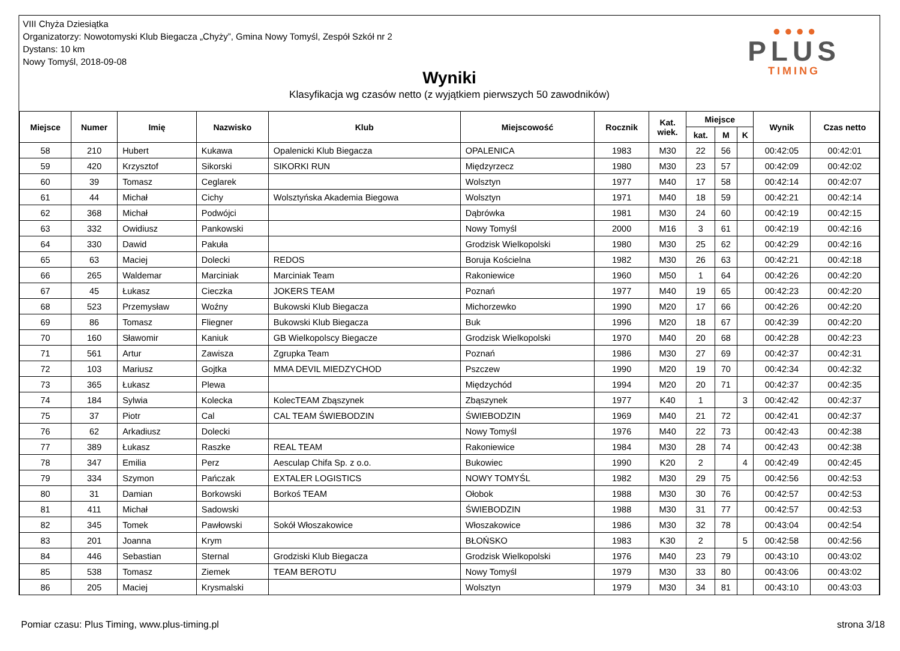VIII Chyża Dziesiątka
Organizatorzy: Nowotomyski Klub Biegacza „Chyży”, Gmina Nowy Tomyśl, Zespół Szkół nr 2
Dystans: 10 km
Nowy Tomyśl, 2018-09-08
Wyniki
Klasyfikacja wg czasów netto (z wyjątkiem pierwszych 50 zawodników)
● ● ● ●
PLUS
TIMING
| Miejsce | Numer | Imię | Nazwisko | Klub | Miejscowość | Rocznik | Kat. wiek. | Miejsce | | | Wynik | Czas netto |
| --- | --- | --- | --- | --- | --- | --- | --- | --- | --- | --- | --- | --- |
| | | | | | | | | kat. | M | K | | |
| 58 | 210 | Hubert | Kukawa | Opalenicki Klub Biegacza | OPALENICA | 1983 | M30 | 22 | 56 | | 00:42:05 | 00:42:01 |
| 59 | 420 | Krzysztof | Sikorski | SIKORKI RUN | Międzyrzecz | 1980 | M30 | 23 | 57 | | 00:42:09 | 00:42:02 |
| 60 | 39 | Tomasz | Ceglarek | | Wolsztyn | 1977 | M40 | 17 | 58 | | 00:42:14 | 00:42:07 |
| 61 | 44 | Michał | Cichy | Wolsztyńska Akademia Biegowa | Wolsztyn | 1971 | M40 | 18 | 59 | | 00:42:21 | 00:42:14 |
| 62 | 368 | Michał | Podwójci | | Dąbrówka | 1981 | M30 | 24 | 60 | | 00:42:19 | 00:42:15 |
| 63 | 332 | Owidiusz | Pankowski | | Nowy Tomyśl | 2000 | M16 | 3 | 61 | | 00:42:19 | 00:42:16 |
| 64 | 330 | Dawid | Pakuła | | Grodzisk Wielkopolski | 1980 | M30 | 25 | 62 | | 00:42:29 | 00:42:16 |
| 65 | 63 | Maciej | Dolecki | REDOS | Boruja Kościelna | 1982 | M30 | 26 | 63 | | 00:42:21 | 00:42:18 |
| 66 | 265 | Waldemar | Marciniak | Marciniak Team | Rakoniewice | 1960 | M50 | 1 | 64 | | 00:42:26 | 00:42:20 |
| 67 | 45 | Łukasz | Cieczka | JOKERS TEAM | Poznań | 1977 | M40 | 19 | 65 | | 00:42:23 | 00:42:20 |
| 68 | 523 | Przemysław | Woźny | Bukowski Klub Biegacza | Michorzewko | 1990 | M20 | 17 | 66 | | 00:42:26 | 00:42:20 |
| 69 | 86 | Tomasz | Fliegner | Bukowski Klub Biegacza | Buk | 1996 | M20 | 18 | 67 | | 00:42:39 | 00:42:20 |
| 70 | 160 | Sławomir | Kaniuk | GB Wielkopolscy Biegacze | Grodzisk Wielkopolski | 1970 | M40 | 20 | 68 | | 00:42:28 | 00:42:23 |
| 71 | 561 | Artur | Zawisza | Zgrupka Team | Poznań | 1986 | M30 | 27 | 69 | | 00:42:37 | 00:42:31 |
| 72 | 103 | Mariusz | Gojtka | MMA DEVIL MIEDZYCHOD | Pszczew | 1990 | M20 | 19 | 70 | | 00:42:34 | 00:42:32 |
| 73 | 365 | Łukasz | Plewa | | Międzychód | 1994 | M20 | 20 | 71 | | 00:42:37 | 00:42:35 |
| 74 | 184 | Sylwia | Kolecka | KolecTEAM Zbąszynek | Zbąszynek | 1977 | K40 | 1 | | 3 | 00:42:42 | 00:42:37 |
| 75 | 37 | Piotr | Cal | CAL TEAM ŚWIEBODZIN | ŚWIEBODZIN | 1969 | M40 | 21 | 72 | | 00:42:41 | 00:42:37 |
| 76 | 62 | Arkadiusz | Dolecki | | Nowy Tomyśl | 1976 | M40 | 22 | 73 | | 00:42:43 | 00:42:38 |
| 77 | 389 | Łukasz | Raszke | REAL TEAM | Rakoniewice | 1984 | M30 | 28 | 74 | | 00:42:43 | 00:42:38 |
| 78 | 347 | Emilia | Perz | Aesculap Chifa Sp. z o.o. | Bukowiec | 1990 | K20 | 2 | | 4 | 00:42:49 | 00:42:45 |
| 79 | 334 | Szymon | Pańczak | EXTALER LOGISTICS | NOWY TOMYŚL | 1982 | M30 | 29 | 75 | | 00:42:56 | 00:42:53 |
| 80 | 31 | Damian | Borkowski | Borkoś TEAM | Ołobok | 1988 | M30 | 30 | 76 | | 00:42:57 | 00:42:53 |
| 81 | 411 | Michał | Sadowski | | ŚWIEBODZIN | 1988 | M30 | 31 | 77 | | 00:42:57 | 00:42:53 |
| 82 | 345 | Tomek | Pawłowski | Sokół Włoszakowice | Włoszakowice | 1986 | M30 | 32 | 78 | | 00:43:04 | 00:42:54 |
| 83 | 201 | Joanna | Krym | | BŁOŃSKO | 1983 | K30 | 2 | | 5 | 00:42:58 | 00:42:56 |
| 84 | 446 | Sebastian | Sternal | Grodziski Klub Biegacza | Grodzisk Wielkopolski | 1976 | M40 | 23 | 79 | | 00:43:10 | 00:43:02 |
| 85 | 538 | Tomasz | Ziemek | TEAM BEROTU | Nowy Tomyśl | 1979 | M30 | 33 | 80 | | 00:43:06 | 00:43:02 |
| 86 | 205 | Maciej | Krysmalski | | Wolsztyn | 1979 | M30 | 34 | 81 | | 00:43:10 | 00:43:03 |
Pomiar czasu: Plus Timing, www.plus-timing.pl strona 3/18